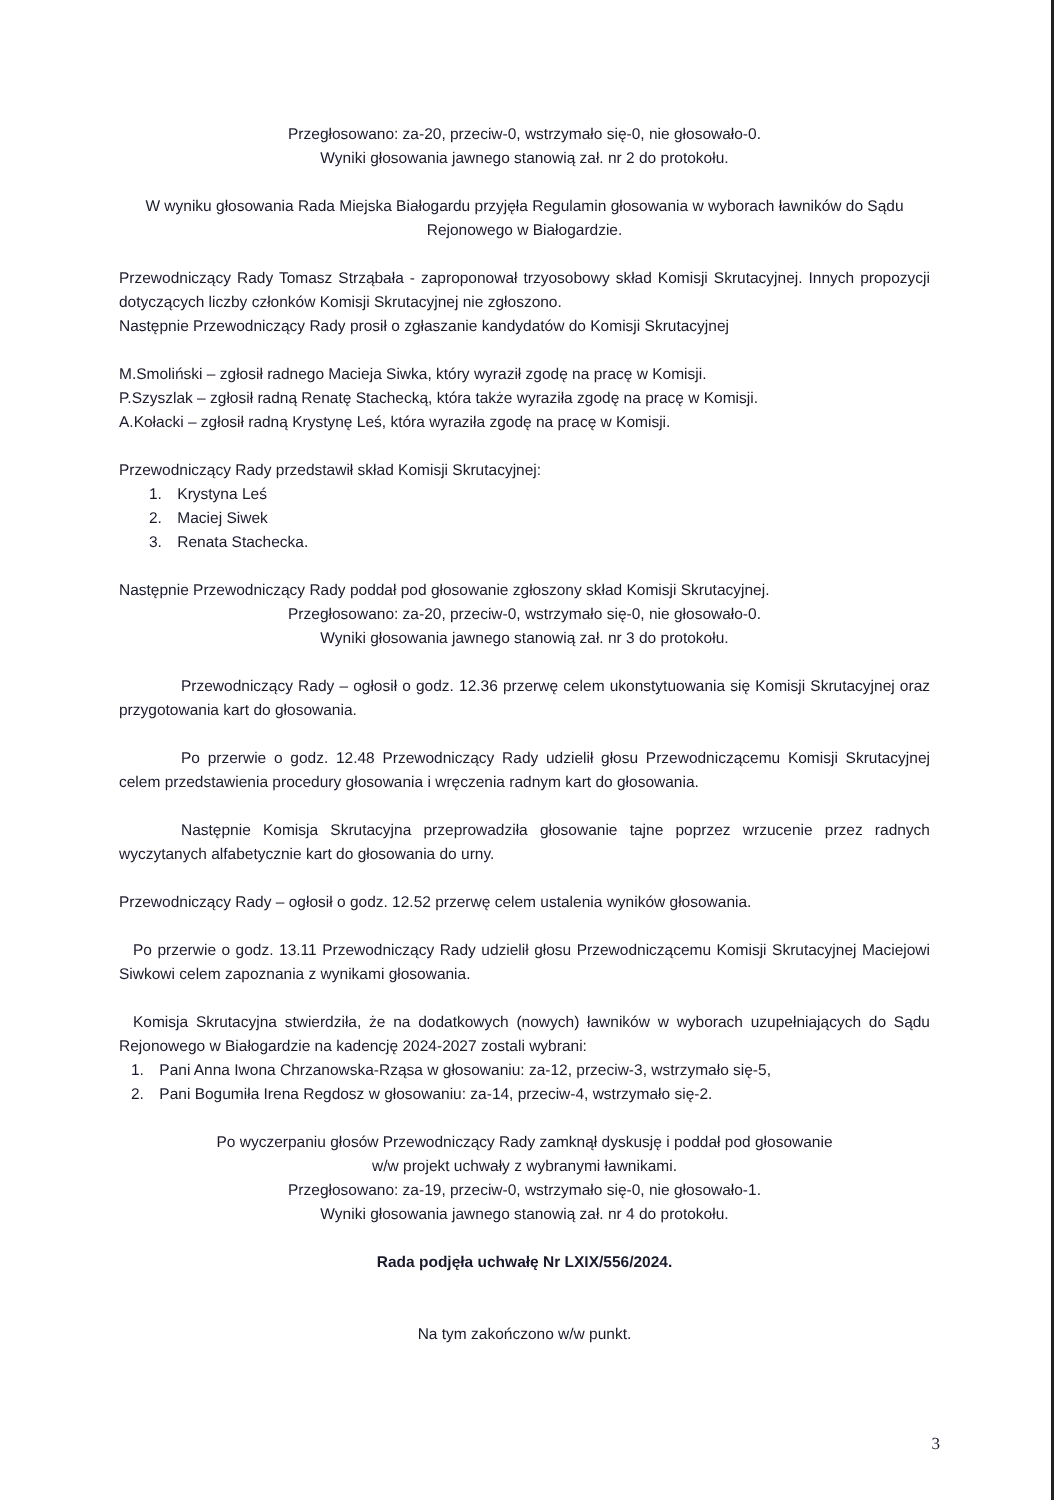Przegłosowano: za-20, przeciw-0, wstrzymało się-0, nie głosowało-0.
Wyniki głosowania jawnego stanowią zał. nr 2 do protokołu.
W wyniku głosowania Rada Miejska Białogardu przyjęła Regulamin głosowania w wyborach ławników do Sądu Rejonowego w Białogardzie.
Przewodniczący Rady Tomasz Strząbała - zaproponował trzyosobowy skład Komisji Skrutacyjnej. Innych propozycji dotyczących liczby członków Komisji Skrutacyjnej nie zgłoszono.
Następnie Przewodniczący Rady prosił o zgłaszanie kandydatów do Komisji Skrutacyjnej
M.Smoliński – zgłosił radnego Macieja Siwka, który wyraził zgodę na pracę w Komisji.
P.Szyszlak – zgłosił radną Renatę Stachecką, która także wyraziła zgodę na pracę w Komisji.
A.Kołacki – zgłosił radną Krystynę Leś, która wyraziła zgodę na pracę w Komisji.
Przewodniczący Rady przedstawił skład Komisji Skrutacyjnej:
1. Krystyna Leś
2. Maciej Siwek
3. Renata Stachecka.
Następnie Przewodniczący Rady poddał pod głosowanie zgłoszony skład Komisji Skrutacyjnej.
Przegłosowano: za-20, przeciw-0, wstrzymało się-0, nie głosowało-0.
Wyniki głosowania jawnego stanowią zał. nr 3 do protokołu.
Przewodniczący Rady – ogłosił o godz. 12.36 przerwę celem ukonstytuowania się Komisji Skrutacyjnej oraz przygotowania kart do głosowania.
Po przerwie o godz. 12.48 Przewodniczący Rady udzielił głosu Przewodniczącemu Komisji Skrutacyjnej celem przedstawienia procedury głosowania i wręczenia radnym kart do głosowania.
Następnie Komisja Skrutacyjna przeprowadziła głosowanie tajne poprzez wrzucenie przez radnych wyczytanych alfabetycznie kart do głosowania do urny.
Przewodniczący Rady – ogłosił o godz. 12.52 przerwę celem ustalenia wyników głosowania.
Po przerwie o godz. 13.11 Przewodniczący Rady udzielił głosu Przewodniczącemu Komisji Skrutacyjnej Maciejowi Siwkowi celem zapoznania z wynikami głosowania.
Komisja Skrutacyjna stwierdziła, że na dodatkowych (nowych) ławników w wyborach uzupełniających do Sądu Rejonowego w Białogardzie na kadencję 2024-2027 zostali wybrani:
1. Pani Anna Iwona Chrzanowska-Rząsa w głosowaniu: za-12, przeciw-3, wstrzymało się-5,
2. Pani Bogumiła Irena Regdosz w głosowaniu: za-14, przeciw-4, wstrzymało się-2.
Po wyczerpaniu głosów Przewodniczący Rady zamknął dyskusję i poddał pod głosowanie
w/w projekt uchwały z wybranymi ławnikami.
Przegłosowano: za-19, przeciw-0, wstrzymało się-0, nie głosowało-1.
Wyniki głosowania jawnego stanowią zał. nr 4 do protokołu.
Rada podjęła uchwałę Nr LXIX/556/2024.
Na tym zakończono w/w punkt.
3